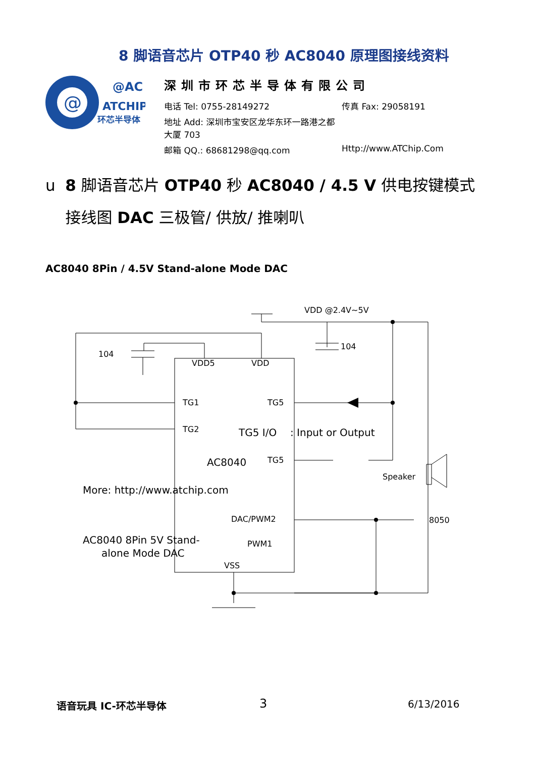8 脚语音芯片 OTP40 秒 AC8040 原理图接线资料
@
@AC
ATCHIP
环芯半导体
深圳市环芯半导体有限公司
电话 Tel: 0755-28149272 传真 Fax: 29058191
地址 Add: 深圳市宝安区龙华东环一路港之都大厦 703
邮箱 QQ.: 68681298@qq.com Http://www.ATChip.Com
u 8 脚语音芯片 OTP40 秒 AC8040 / 4.5 V 供电按键模式
接线图 DAC 三极管/ 供放/ 推喇叭
AC8040 8Pin / 4.5V Stand-alone Mode DAC
VDD @2.4V~5V
104
104
VDD5
VDD
TG1
TG5
TG2
TG5 I/O
: Input or Output
AC8040
TG5
Speaker
More: http://www.atchip.com
DAC/PWM2
8050
AC8040 8Pin 5V Stand-
alone Mode DAC
PWM1
VSS
语音玩具 IC-环芯半导体 3 6/13/2016